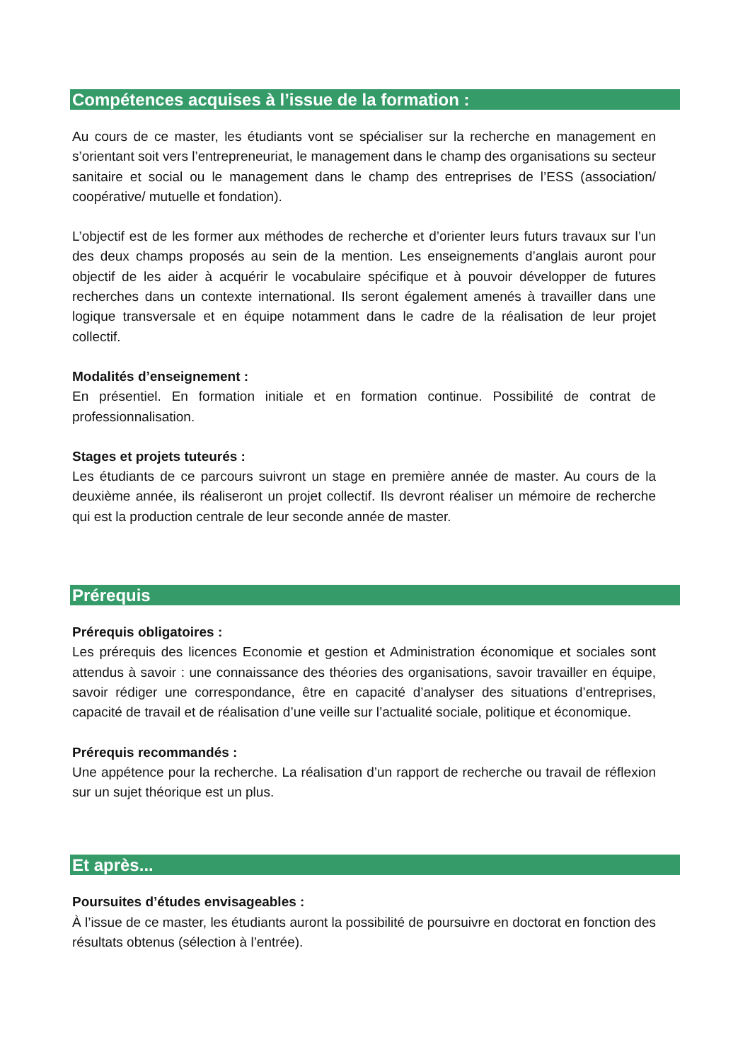Compétences acquises à l’issue de la formation :
Au cours de ce master, les étudiants vont se spécialiser sur la recherche en management en s’orientant soit vers l’entrepreneuriat, le management dans le champ des organisations su secteur sanitaire et social ou le management dans le champ des entreprises de l’ESS (association/ coopérative/ mutuelle et fondation).
L’objectif est de les former aux méthodes de recherche et d’orienter leurs futurs travaux sur l’un des deux champs proposés au sein de la mention. Les enseignements d’anglais auront pour objectif de les aider à acquérir le vocabulaire spécifique et à pouvoir développer de futures recherches dans un contexte international. Ils seront également amenés à travailler dans une logique transversale et en équipe notamment dans le cadre de la réalisation de leur projet collectif.
Modalités d’enseignement :
En présentiel. En formation initiale et en formation continue. Possibilité de contrat de professionnalisation.
Stages et projets tuteurés :
Les étudiants de ce parcours suivront un stage en première année de master. Au cours de la deuxième année, ils réaliseront un projet collectif. Ils devront réaliser un mémoire de recherche qui est la production centrale de leur seconde année de master.
Prérequis
Prérequis obligatoires :
Les prérequis des licences Economie et gestion et Administration économique et sociales sont attendus à savoir : une connaissance des théories des organisations, savoir travailler en équipe, savoir rédiger une correspondance, être en capacité d’analyser des situations d’entreprises, capacité de travail et de réalisation d’une veille sur l’actualité sociale, politique et économique.
Prérequis recommandés :
Une appétence pour la recherche. La réalisation d’un rapport de recherche ou travail de réflexion sur un sujet théorique est un plus.
Et après...
Poursuites d’études envisageables :
À l’issue de ce master, les étudiants auront la possibilité de poursuivre en doctorat en fonction des résultats obtenus (sélection à l’entrée).